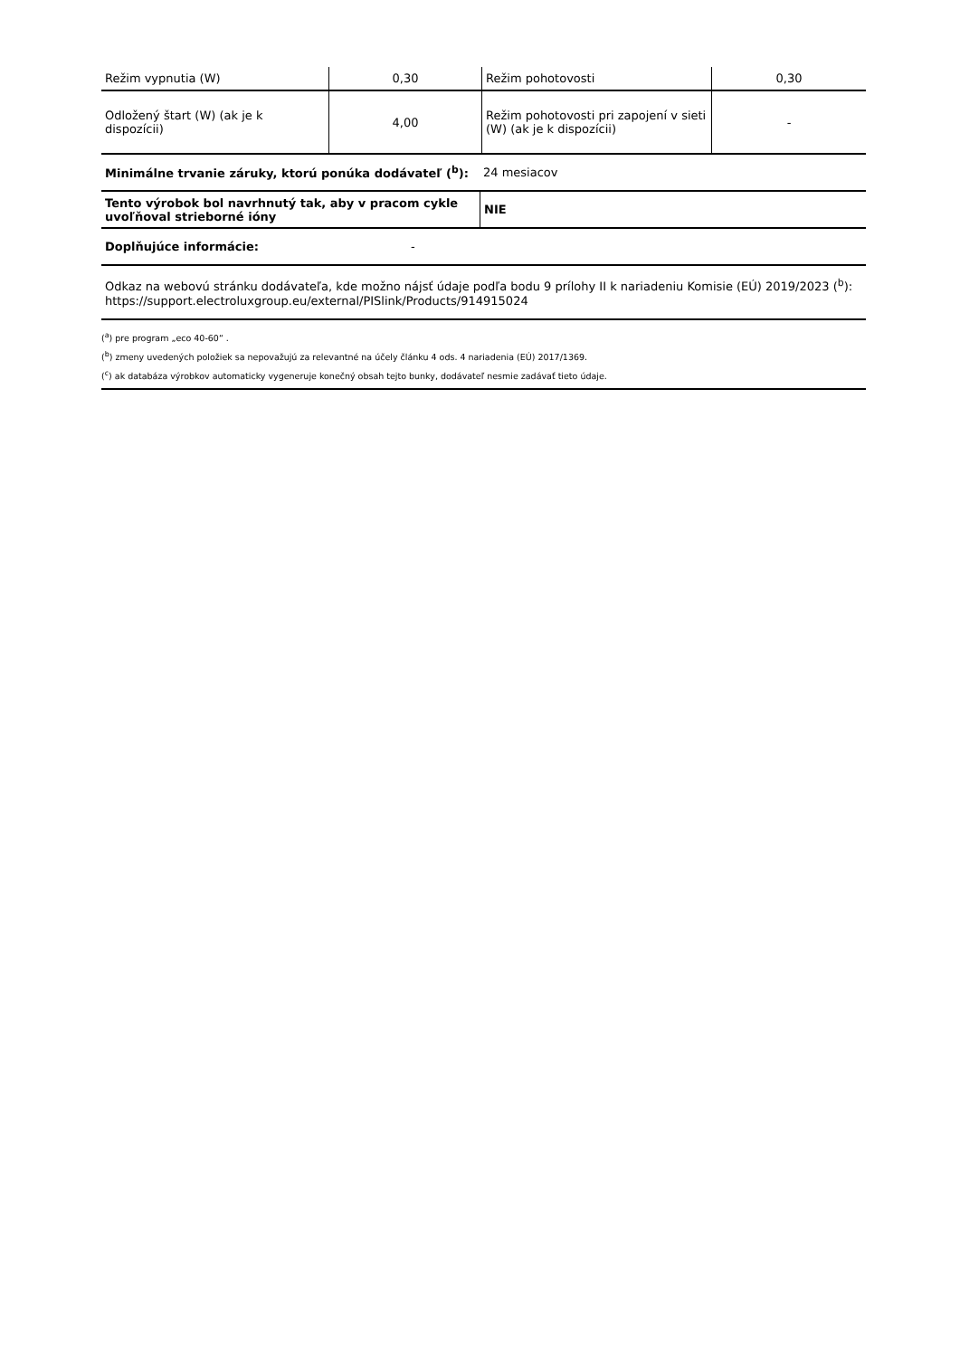| Režim vypnutia (W) | 0,30 | Režim pohotovosti | 0,30 |
| Odložený štart (W) (ak je k dispozícii) | 4,00 | Režim pohotovosti pri zapojení v sieti (W) (ak je k dispozícii) | - |
| Minimálne trvanie záruky, ktorú ponúka dodávateľ (<sup>b</sup>): | 24 mesiacov |
| Tento výrobok bol navrhnutý tak, aby v pracom cykle uvoľňoval strieborné ióny | NIE |
| Doplňujúce informácie: | - |
| Odkaz na webovú stránku dodávateľa, kde možno nájsť údaje podľa bodu 9 prílohy II k nariadeniu Komisie (EÚ) 2019/2023 (<sup>b</sup>): https://support.electroluxgroup.eu/external/PISlink/Products/914915024 | |
(<sup>a</sup>) pre program „eco 40-60“ .
(<sup>b</sup>) zmeny uvedených položiek sa nepovažujú za relevantné na účely článku 4 ods. 4 nariadenia (EÚ) 2017/1369.
(<sup>c</sup>) ak databáza výrobkov automaticky vygeneruje konečný obsah tejto bunky, dodávateľ nesmie zadávať tieto údaje.